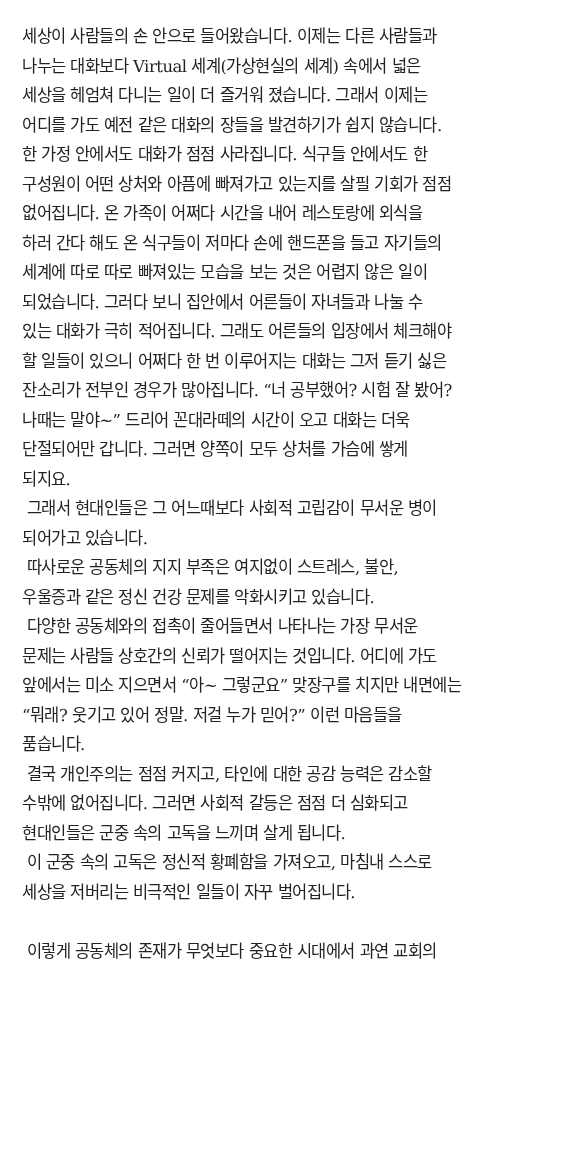세상이 사람들의 손 안으로 들어왔습니다. 이제는 다른 사람들과
나누는 대화보다 Virtual 세계(가상현실의 세계) 속에서 넓은
세상을 헤엄쳐 다니는 일이 더 즐거워 졌습니다. 그래서 이제는
어디를 가도 예전 같은 대화의 장들을 발견하기가 쉽지 않습니다.
한 가정 안에서도 대화가 점점 사라집니다. 식구들 안에서도 한
구성원이 어떤 상처와 아픔에 빠져가고 있는지를 살필 기회가 점점
없어집니다. 온 가족이 어쩌다 시간을 내어 레스토랑에 외식을
하러 간다 해도 온 식구들이 저마다 손에 핸드폰을 들고 자기들의
세계에 따로 따로 빠져있는 모습을 보는 것은 어렵지 않은 일이
되었습니다. 그러다 보니 집안에서 어른들이 자녀들과 나눌 수
있는 대화가 극히 적어집니다. 그래도 어른들의 입장에서 체크해야
할 일들이 있으니 어쩌다 한 번 이루어지는 대화는 그저 듣기 싫은
잔소리가 전부인 경우가 많아집니다. “너 공부했어? 시험 잘 봤어?
나때는 말야~” 드리어 꼰대라떼의 시간이 오고 대화는 더욱
단절되어만 갑니다. 그러면 양쪽이 모두 상처를 가슴에 쌓게
되지요.
그래서 현대인들은 그 어느때보다 사회적 고립감이 무서운 병이
되어가고 있습니다.
따사로운 공동체의 지지 부족은 여지없이 스트레스, 불안,
우울증과 같은 정신 건강 문제를 악화시키고 있습니다.
다양한 공동체와의 접촉이 줄어들면서 나타나는 가장 무서운
문제는 사람들 상호간의 신뢰가 떨어지는 것입니다. 어디에 가도
앞에서는 미소 지으면서 “아~ 그렇군요” 맞장구를 치지만 내면에는
“뭐래? 웃기고 있어 정말. 저걸 누가 믿어?” 이런 마음들을
품습니다.
결국 개인주의는 점점 커지고, 타인에 대한 공감 능력은 감소할
수밖에 없어집니다. 그러면 사회적 갈등은 점점 더 심화되고
현대인들은 군중 속의 고독을 느끼며 살게 됩니다.
이 군중 속의 고독은 정신적 황폐함을 가져오고, 마침내 스스로
세상을 저버리는 비극적인 일들이 자꾸 벌어집니다.
이렇게 공동체의 존재가 무엇보다 중요한 시대에서 과연 교회의